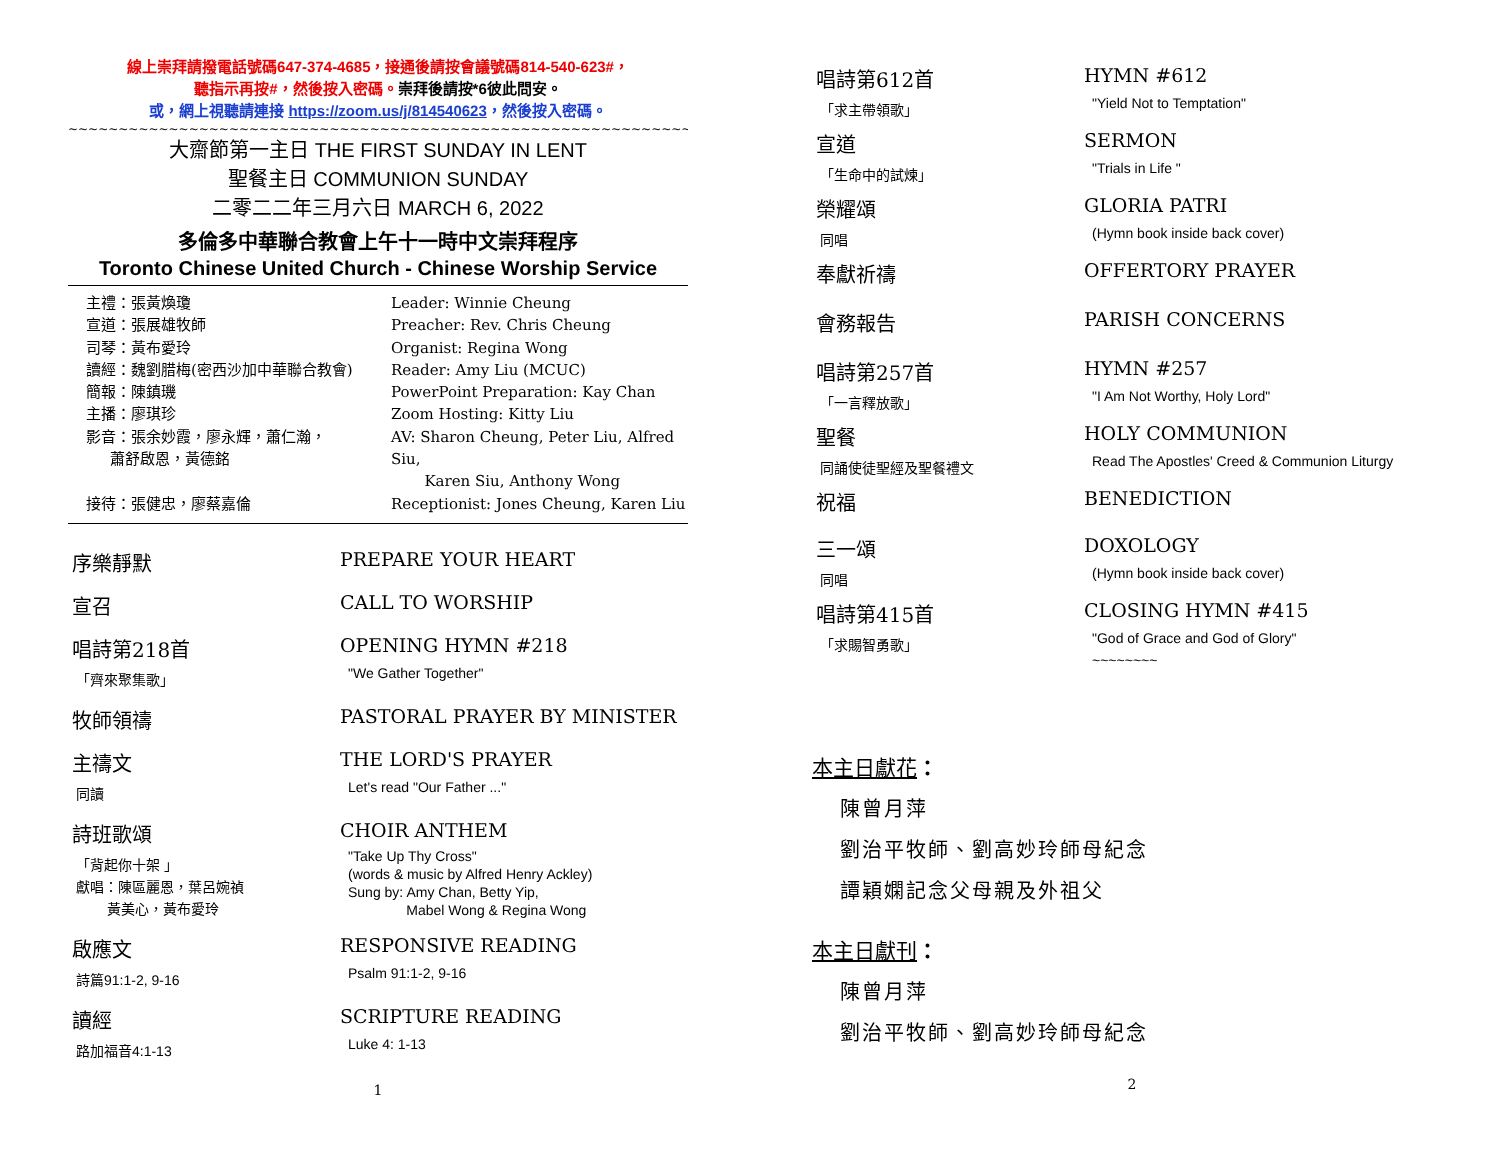線上崇拜請撥電話號碼647-374-4685，接通後請按會議號碼814-540-623#，
聽指示再按#，然後按入密碼。崇拜後請按*6彼此問安。
或，網上視聽請連接 https://zoom.us/j/814540623，然後按入密碼。
~~~~~~~~~~~~~~~~~~~~~~~~~~~~~~~~~~~~~~~~~~~~~~~~~~~~~~~~~~~~~~~~~~~~~~~~~~~~~~
大齋節第一主日 THE FIRST SUNDAY IN LENT
聖餐主日 COMMUNION SUNDAY
二零二二年三月六日 MARCH 6, 2022
多倫多中華聯合教會上午十一時中文崇拜程序
Toronto Chinese United Church - Chinese Worship Service
主禮：張黃煥瓊
Leader: Winnie Cheung
宣道：張展雄牧師
Preacher: Rev. Chris Cheung
司琴：黃布愛玲
Organist: Regina Wong
讀經：魏劉腊梅(密西沙加中華聯合教會)
Reader: Amy Liu (MCUC)
簡報：陳鎮璣
PowerPoint Preparation: Kay Chan
主播：廖琪珍
Zoom Hosting: Kitty Liu
影音：張余妙霞，廖永輝，蕭仁瀚，
蕭舒啟恩，黃德銘
AV: Sharon Cheung, Peter Liu, Alfred Siu,
Karen Siu, Anthony Wong
接待：張健忠，廖蔡嘉倫
Receptionist: Jones Cheung, Karen Liu
序樂靜默
PREPARE YOUR HEART
宣召
CALL TO WORSHIP
唱詩第218首
「齊來聚集歌」
OPENING HYMN #218
"We Gather Together"
牧師領禱
PASTORAL PRAYER BY MINISTER
主禱文
同讀
THE LORD'S PRAYER
Let's read "Our Father ..."
詩班歌頌
「背起你十架 」
獻唱：陳區麗恩，葉呂婉禎
黃美心，黃布愛玲
CHOIR ANTHEM
"Take Up Thy Cross"
(words & music by Alfred Henry Ackley)
Sung by: Amy Chan, Betty Yip,
Mabel Wong & Regina Wong
啟應文
詩篇91:1-2, 9-16
RESPONSIVE READING
Psalm 91:1-2, 9-16
讀經
路加福音4:1-13
SCRIPTURE READING
Luke 4: 1-13
1
唱詩第612首
「求主帶領歌」
HYMN #612
"Yield Not to Temptation"
宣道
「生命中的試煉」
SERMON
"Trials in Life "
榮耀頌
同唱
GLORIA PATRI
(Hymn book inside back cover)
奉獻祈禱
OFFERTORY PRAYER
會務報告
PARISH CONCERNS
唱詩第257首
「一言釋放歌」
HYMN #257
"I Am Not Worthy, Holy Lord"
聖餐
同誦使徒聖經及聖餐禮文
HOLY COMMUNION
Read The Apostles' Creed & Communion Liturgy
祝福
BENEDICTION
三一頌
同唱
DOXOLOGY
(Hymn book inside back cover)
唱詩第415首
「求賜智勇歌」
CLOSING HYMN #415
"God of Grace and God of Glory"
~~~~~~~~
本主日獻花：
陳曾月萍
劉治平牧師、劉高妙玲師母紀念
譚穎嫻記念父母親及外祖父
本主日獻刊：
陳曾月萍
劉治平牧師、劉高妙玲師母紀念
2